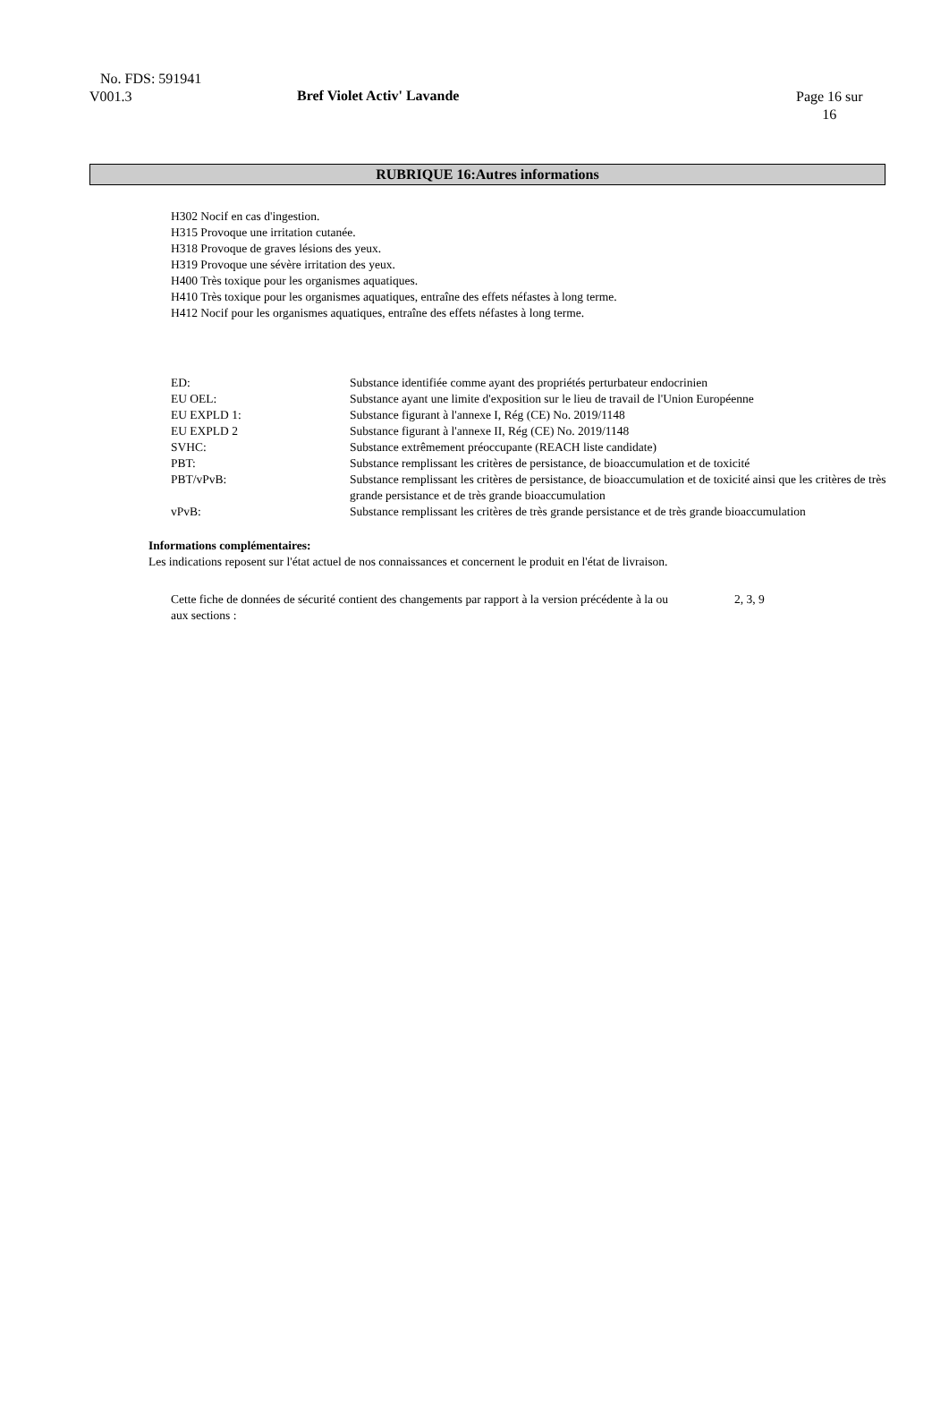No. FDS: 591941
V001.3
Bref Violet Activ' Lavande
Page 16 sur
16
RUBRIQUE 16:Autres informations
H302 Nocif en cas d'ingestion.
H315 Provoque une irritation cutanée.
H318 Provoque de graves lésions des yeux.
H319 Provoque une sévère irritation des yeux.
H400 Très toxique pour les organismes aquatiques.
H410 Très toxique pour les organismes aquatiques, entraîne des effets néfastes à long terme.
H412 Nocif pour les organismes aquatiques, entraîne des effets néfastes à long terme.
| ED: | Substance identifiée comme ayant des propriétés perturbateur endocrinien |
| EU OEL: | Substance ayant une limite d'exposition sur le lieu de travail de l'Union Européenne |
| EU EXPLD 1: | Substance figurant à l'annexe I, Rég (CE) No. 2019/1148 |
| EU EXPLD 2 | Substance figurant à l'annexe II, Rég (CE) No. 2019/1148 |
| SVHC: | Substance extrêmement préoccupante (REACH liste candidate) |
| PBT: | Substance remplissant les critères de persistance, de bioaccumulation et de toxicité |
| PBT/vPvB: | Substance remplissant les critères de persistance, de bioaccumulation et de toxicité ainsi que les critères de très grande persistance et de très grande bioaccumulation |
| vPvB: | Substance remplissant les critères de très grande persistance et de très grande bioaccumulation |
Informations complémentaires:
Les indications reposent sur l'état actuel de nos connaissances et concernent le produit en l'état de livraison.
Cette fiche de données de sécurité contient des changements par rapport à la version précédente à la ou aux sections :
2, 3, 9